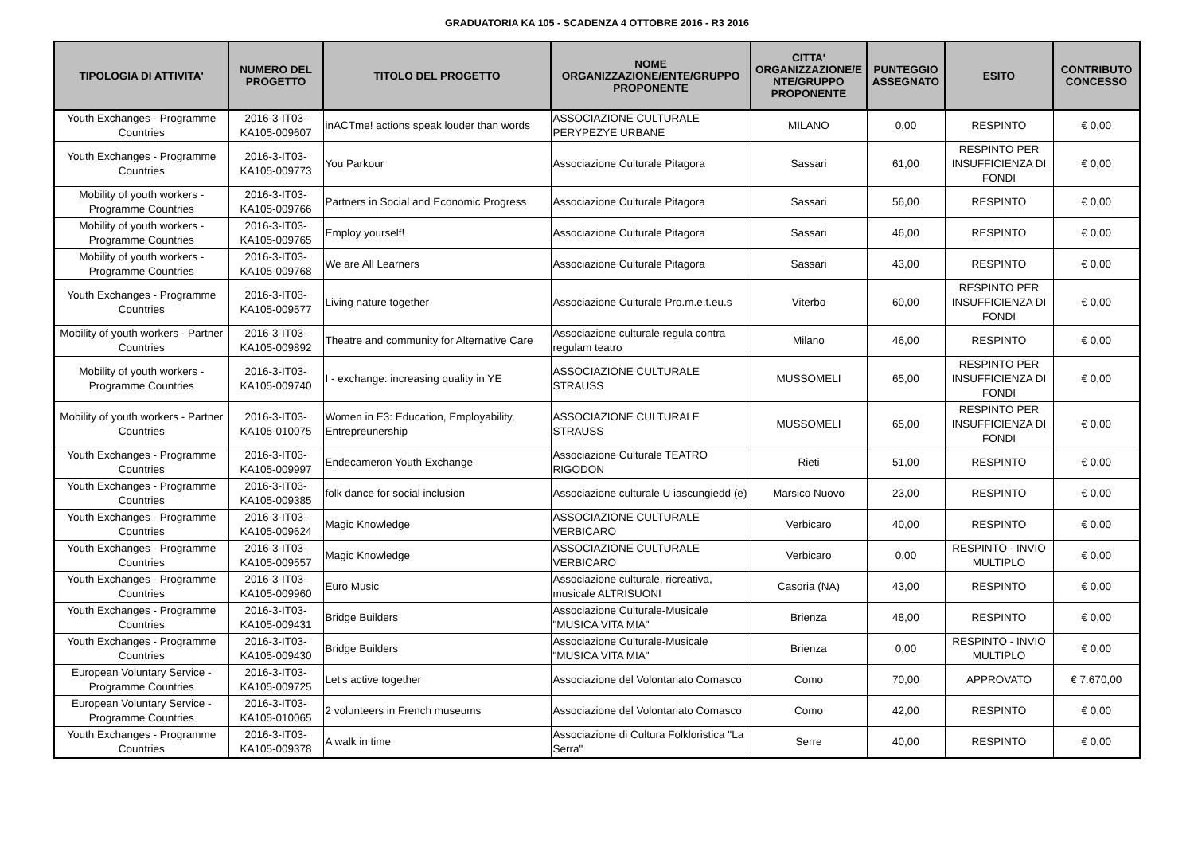GRADUATORIA KA 105 - SCADENZA 4 OTTOBRE 2016 - R3 2016
| TIPOLOGIA DI ATTIVITA' | NUMERO DEL PROGETTO | TITOLO DEL PROGETTO | NOME ORGANIZZAZIONE/ENTE/GRUPPO PROPONENTE | CITTA' ORGANIZZAZIONE/E NTE/GRUPPO PROPONENTE | PUNTEGGIO ASSEGNATO | ESITO | CONTRIBUTO CONCESSO |
| --- | --- | --- | --- | --- | --- | --- | --- |
| Youth Exchanges - Programme Countries | 2016-3-IT03-KA105-009607 | inACTme! actions speak louder than words | ASSOCIAZIONE CULTURALE PERYPEZYE URBANE | MILANO | 0,00 | RESPINTO | € 0,00 |
| Youth Exchanges - Programme Countries | 2016-3-IT03-KA105-009773 | You Parkour | Associazione Culturale Pitagora | Sassari | 61,00 | RESPINTO PER INSUFFICIENZA DI FONDI | € 0,00 |
| Mobility of youth workers - Programme Countries | 2016-3-IT03-KA105-009766 | Partners in Social and Economic Progress | Associazione Culturale Pitagora | Sassari | 56,00 | RESPINTO | € 0,00 |
| Mobility of youth workers - Programme Countries | 2016-3-IT03-KA105-009765 | Employ yourself! | Associazione Culturale Pitagora | Sassari | 46,00 | RESPINTO | € 0,00 |
| Mobility of youth workers - Programme Countries | 2016-3-IT03-KA105-009768 | We are All Learners | Associazione Culturale Pitagora | Sassari | 43,00 | RESPINTO | € 0,00 |
| Youth Exchanges - Programme Countries | 2016-3-IT03-KA105-009577 | Living nature together | Associazione Culturale Pro.m.e.t.eu.s | Viterbo | 60,00 | RESPINTO PER INSUFFICIENZA DI FONDI | € 0,00 |
| Mobility of youth workers - Partner Countries | 2016-3-IT03-KA105-009892 | Theatre and community for Alternative Care | Associazione culturale regula contra regulam teatro | Milano | 46,00 | RESPINTO | € 0,00 |
| Mobility of youth workers - Programme Countries | 2016-3-IT03-KA105-009740 | I - exchange: increasing quality in YE | ASSOCIAZIONE CULTURALE STRAUSS | MUSSOMELI | 65,00 | RESPINTO PER INSUFFICIENZA DI FONDI | € 0,00 |
| Mobility of youth workers - Partner Countries | 2016-3-IT03-KA105-010075 | Women in E3: Education, Employability, Entrepreunership | ASSOCIAZIONE CULTURALE STRAUSS | MUSSOMELI | 65,00 | RESPINTO PER INSUFFICIENZA DI FONDI | € 0,00 |
| Youth Exchanges - Programme Countries | 2016-3-IT03-KA105-009997 | Endecameron Youth Exchange | Associazione Culturale TEATRO RIGODON | Rieti | 51,00 | RESPINTO | € 0,00 |
| Youth Exchanges - Programme Countries | 2016-3-IT03-KA105-009385 | folk dance for social inclusion | Associazione culturale U iascungiedd (e) | Marsico Nuovo | 23,00 | RESPINTO | € 0,00 |
| Youth Exchanges - Programme Countries | 2016-3-IT03-KA105-009624 | Magic Knowledge | ASSOCIAZIONE CULTURALE VERBICARO | Verbicaro | 40,00 | RESPINTO | € 0,00 |
| Youth Exchanges - Programme Countries | 2016-3-IT03-KA105-009557 | Magic Knowledge | ASSOCIAZIONE CULTURALE VERBICARO | Verbicaro | 0,00 | RESPINTO - INVIO MULTIPLO | € 0,00 |
| Youth Exchanges - Programme Countries | 2016-3-IT03-KA105-009960 | Euro Music | Associazione culturale, ricreativa, musicale ALTRISUONI | Casoria (NA) | 43,00 | RESPINTO | € 0,00 |
| Youth Exchanges - Programme Countries | 2016-3-IT03-KA105-009431 | Bridge Builders | Associazione Culturale-Musicale "MUSICA VITA MIA" | Brienza | 48,00 | RESPINTO | € 0,00 |
| Youth Exchanges - Programme Countries | 2016-3-IT03-KA105-009430 | Bridge Builders | Associazione Culturale-Musicale "MUSICA VITA MIA" | Brienza | 0,00 | RESPINTO - INVIO MULTIPLO | € 0,00 |
| European Voluntary Service - Programme Countries | 2016-3-IT03-KA105-009725 | Let's active together | Associazione del Volontariato Comasco | Como | 70,00 | APPROVATO | € 7.670,00 |
| European Voluntary Service - Programme Countries | 2016-3-IT03-KA105-010065 | 2 volunteers in French museums | Associazione del Volontariato Comasco | Como | 42,00 | RESPINTO | € 0,00 |
| Youth Exchanges - Programme Countries | 2016-3-IT03-KA105-009378 | A walk in time | Associazione di Cultura Folkloristica "La Serra" | Serre | 40,00 | RESPINTO | € 0,00 |